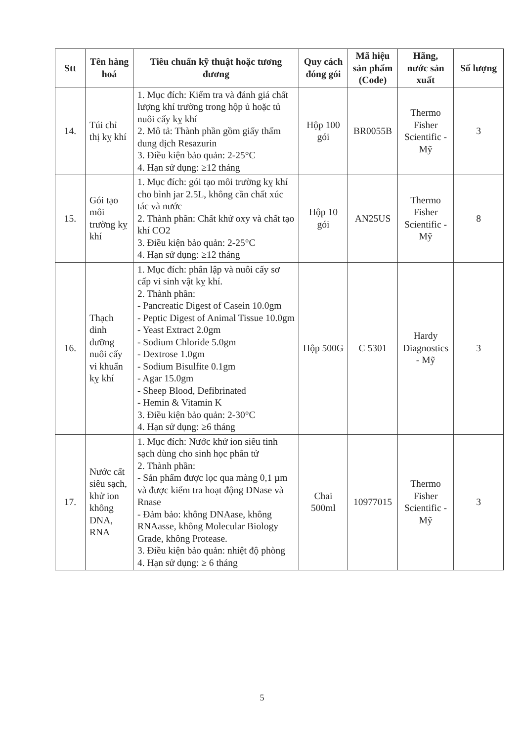| Stt | Tên hàng hoá | Tiêu chuẩn kỹ thuật hoặc tương đương | Quy cách đóng gói | Mã hiệu sản phẩm (Code) | Hãng, nước sản xuất | Số lượng |
| --- | --- | --- | --- | --- | --- | --- |
| 14. | Túi chỉ thị kỵ khí | 1. Mục đích: Kiểm tra và đánh giá chất lượng khí trường trong hộp ủ hoặc tủ nuôi cấy kỵ khí 2. Mô tả: Thành phần gồm giấy thấm dung dịch Resazurin 3. Điều kiện bảo quản: 2-25°C 4. Hạn sử dụng: ≥12 tháng | Hộp 100 gói | BR0055B | Thermo Fisher Scientific - Mỹ | 3 |
| 15. | Gói tạo môi trường kỵ khí | 1. Mục đích: gói tạo môi trường kỵ khí cho bình jar 2.5L, không cần chất xúc tác và nước 2. Thành phần: Chất khử oxy và chất tạo khí CO2 3. Điều kiện bảo quản: 2-25°C 4. Hạn sử dụng: ≥12 tháng | Hộp 10 gói | AN25US | Thermo Fisher Scientific - Mỹ | 8 |
| 16. | Thạch dinh dưỡng nuôi cấy vi khuẩn kỵ khí | 1. Mục đích: phân lập và nuôi cấy sơ cấp vi sinh vật kỵ khí. 2. Thành phần: - Pancreatic Digest of Casein 10.0gm - Peptic Digest of Animal Tissue 10.0gm - Yeast Extract 2.0gm - Sodium Chloride 5.0gm - Dextrose 1.0gm - Sodium Bisulfite 0.1gm - Agar 15.0gm - Sheep Blood, Defibrinated - Hemin & Vitamin K 3. Điều kiện bảo quản: 2-30°C 4. Hạn sử dụng: ≥6 tháng | Hộp 500G | C 5301 | Hardy Diagnostics - Mỹ | 3 |
| 17. | Nước cất siêu sạch, khử ion không DNA, RNA | 1. Mục đích: Nước khử ion siêu tinh sạch dùng cho sinh học phân tử 2. Thành phần: - Sản phẩm được lọc qua màng 0,1 µm và được kiểm tra hoạt động DNase và Rnase - Đảm bảo: không DNAase, không RNAasse, không Molecular Biology Grade, không Protease. 3. Điều kiện bảo quản: nhiệt độ phòng 4. Hạn sử dụng: ≥ 6 tháng | Chai 500ml | 10977015 | Thermo Fisher Scientific - Mỹ | 3 |
5